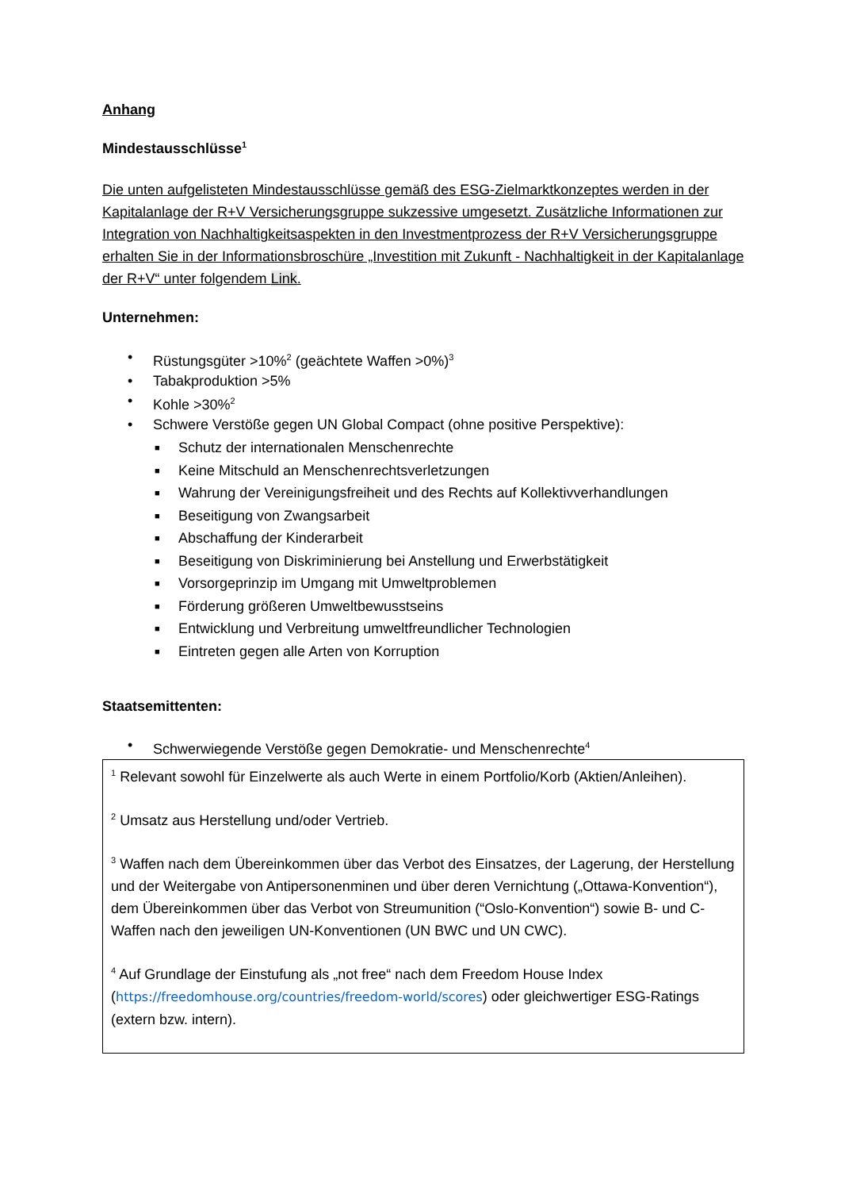Anhang
Mindestausschlüsse<sup>1</sup>
Die unten aufgelisteten Mindestausschlüsse gemäß des ESG-Zielmarktkonzeptes werden in der Kapitalanlage der R+V Versicherungsgruppe sukzessive umgesetzt. Zusätzliche Informationen zur Integration von Nachhaltigkeitsaspekten in den Investmentprozess der R+V Versicherungsgruppe erhalten Sie in der Informationsbroschüre „Investition mit Zukunft - Nachhaltigkeit in der Kapitalanlage der R+V“ unter folgendem Link.
Unternehmen:
• Rüstungsgüter >10%<sup>2</sup> (geächtete Waffen >0%)<sup>3</sup>
• Tabakproduktion >5%
• Kohle >30%<sup>2</sup>
• Schwere Verstöße gegen UN Global Compact (ohne positive Perspektive):
■ Schutz der internationalen Menschenrechte
■ Keine Mitschuld an Menschenrechtsverletzungen
■ Wahrung der Vereinigungsfreiheit und des Rechts auf Kollektivverhandlungen
■ Beseitigung von Zwangsarbeit
■ Abschaffung der Kinderarbeit
■ Beseitigung von Diskriminierung bei Anstellung und Erwerbstätigkeit
■ Vorsorgeprinzip im Umgang mit Umweltproblemen
■ Förderung größeren Umweltbewusstseins
■ Entwicklung und Verbreitung umweltfreundlicher Technologien
■ Eintreten gegen alle Arten von Korruption
Staatsemittenten:
• Schwerwiegende Verstöße gegen Demokratie- und Menschenrechte<sup>4</sup>
<sup>1</sup> Relevant sowohl für Einzelwerte als auch Werte in einem Portfolio/Korb (Aktien/Anleihen).
<sup>2</sup> Umsatz aus Herstellung und/oder Vertrieb.
<sup>3</sup> Waffen nach dem Übereinkommen über das Verbot des Einsatzes, der Lagerung, der Herstellung und der Weitergabe von Antipersonenminen und über deren Vernichtung („Ottawa-Konvention“), dem Übereinkommen über das Verbot von Streumunition (“Oslo-Konvention“) sowie B- und C-Waffen nach den jeweiligen UN-Konventionen (UN BWC und UN CWC).
<sup>4</sup> Auf Grundlage der Einstufung als „not free“ nach dem Freedom House Index (https://freedomhouse.org/countries/freedom-world/scores) oder gleichwertiger ESG-Ratings (extern bzw. intern).